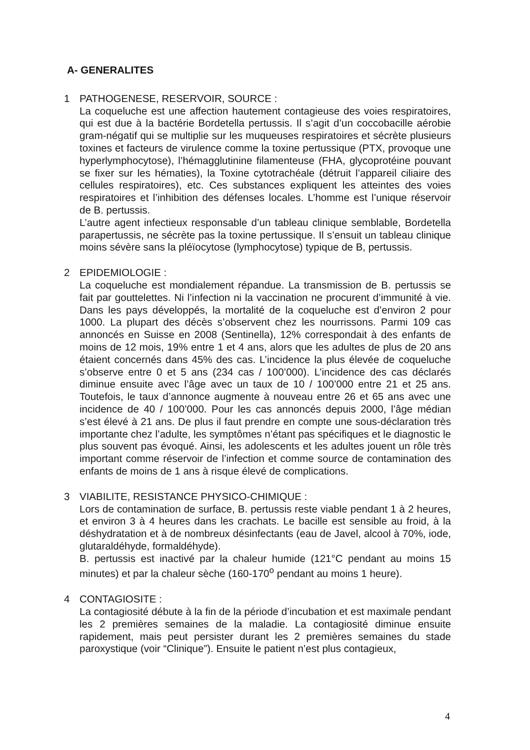A- GENERALITES
1 PATHOGENESE, RESERVOIR, SOURCE :
La coqueluche est une affection hautement contagieuse des voies respiratoires, qui est due à la bactérie Bordetella pertussis. Il s’agit d’un coccobacille aérobie gram-négatif qui se multiplie sur les muqueuses respiratoires et sécrète plusieurs toxines et facteurs de virulence comme la toxine pertussique (PTX, provoque une hyperlymphocytose), l’hémagglutinine filamenteuse (FHA, glycoprotéine pouvant se fixer sur les hématies), la Toxine cytotrachéale (détruit l’appareil ciliaire des cellules respiratoires), etc. Ces substances expliquent les atteintes des voies respiratoires et l’inhibition des défenses locales. L’homme est l’unique réservoir de B. pertussis.
L’autre agent infectieux responsable d’un tableau clinique semblable, Bordetella parapertussis, ne sécrète pas la toxine pertussique. Il s’ensuit un tableau clinique moins sévère sans la pléïocytose (lymphocytose) typique de B, pertussis.
2 EPIDEMIOLOGIE :
La coqueluche est mondialement répandue. La transmission de B. pertussis se fait par gouttelettes. Ni l’infection ni la vaccination ne procurent d’immunité à vie. Dans les pays développés, la mortalité de la coqueluche est d’environ 2 pour 1000. La plupart des décès s’observent chez les nourrissons. Parmi 109 cas annoncés en Suisse en 2008 (Sentinella), 12% correspondait à des enfants de moins de 12 mois, 19% entre 1 et 4 ans, alors que les adultes de plus de 20 ans étaient concernés dans 45% des cas. L’incidence la plus élevée de coqueluche s’observe entre 0 et 5 ans (234 cas / 100’000). L’incidence des cas déclarés diminue ensuite avec l’âge avec un taux de 10 / 100’000 entre 21 et 25 ans. Toutefois, le taux d’annonce augmente à nouveau entre 26 et 65 ans avec une incidence de 40 / 100’000. Pour les cas annoncés depuis 2000, l’âge médian s’est élevé à 21 ans. De plus il faut prendre en compte une sous-déclaration très importante chez l’adulte, les symptômes n’étant pas spécifiques et le diagnostic le plus souvent pas évoqué. Ainsi, les adolescents et les adultes jouent un rôle très important comme réservoir de l’infection et comme source de contamination des enfants de moins de 1 ans à risque élevé de complications.
3 VIABILITE, RESISTANCE PHYSICO-CHIMIQUE :
Lors de contamination de surface, B. pertussis reste viable pendant 1 à 2 heures, et environ 3 à 4 heures dans les crachats. Le bacille est sensible au froid, à la déshydratation et à de nombreux désinfectants (eau de Javel, alcool à 70%, iode, glutaraldéhyde, formaldéhyde).
B. pertussis est inactivé par la chaleur humide (121°C pendant au moins 15 minutes) et par la chaleur sèche (160-170<sup>o</sup> pendant au moins 1 heure).
4 CONTAGIOSITE :
La contagiosité débute à la fin de la période d’incubation et est maximale pendant les 2 premières semaines de la maladie. La contagiosité diminue ensuite rapidement, mais peut persister durant les 2 premières semaines du stade paroxystique (voir “Clinique”). Ensuite le patient n’est plus contagieux,
4